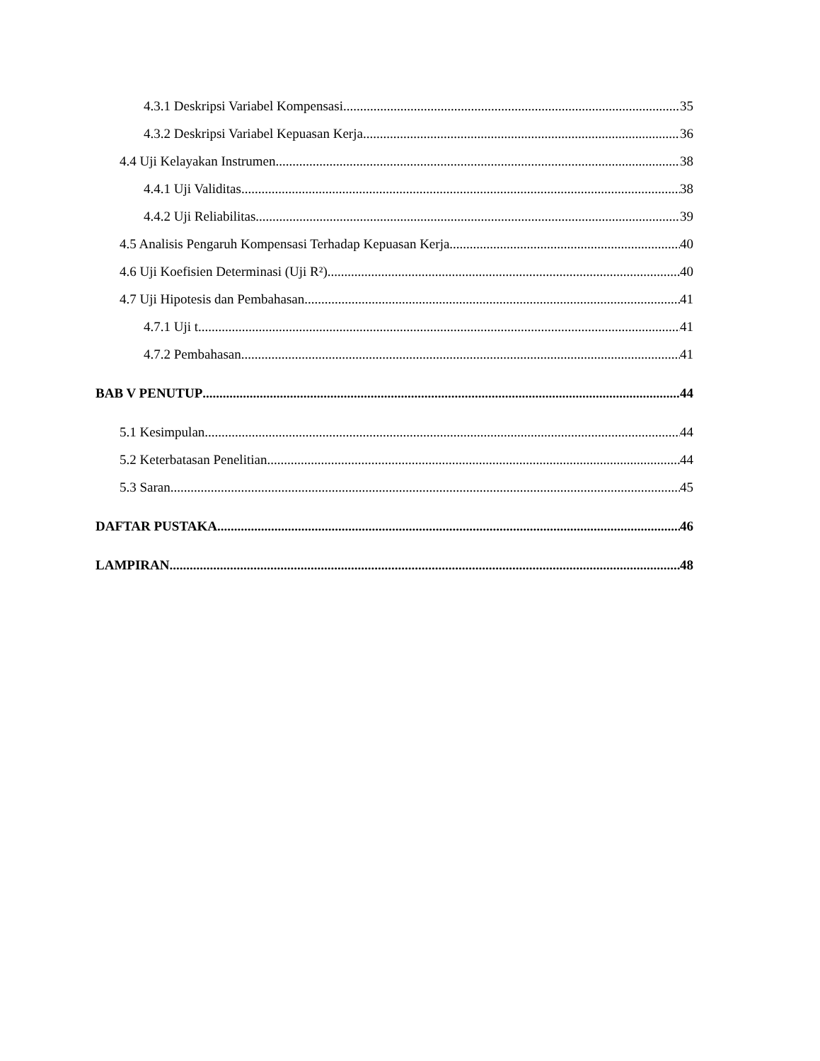4.3.1 Deskripsi Variabel Kompensasi 35
4.3.2 Deskripsi Variabel Kepuasan Kerja 36
4.4 Uji Kelayakan Instrumen 38
4.4.1 Uji Validitas 38
4.4.2 Uji Reliabilitas 39
4.5 Analisis Pengaruh Kompensasi Terhadap Kepuasan Kerja 40
4.6 Uji Koefisien Determinasi (Uji R²) 40
4.7 Uji Hipotesis dan Pembahasan 41
4.7.1 Uji t 41
4.7.2 Pembahasan 41
BAB V PENUTUP 44
5.1 Kesimpulan 44
5.2 Keterbatasan Penelitian 44
5.3 Saran 45
DAFTAR PUSTAKA 46
LAMPIRAN 48